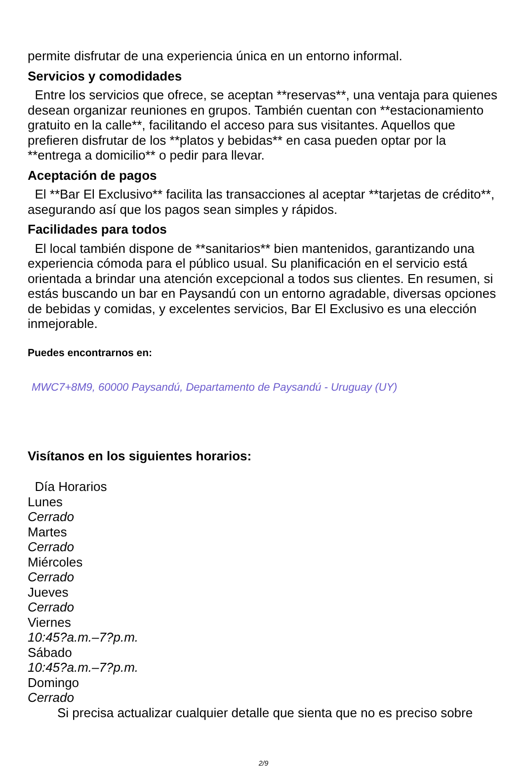permite disfrutar de una experiencia única en un entorno informal.
Servicios y comodidades
Entre los servicios que ofrece, se aceptan **reservas**, una ventaja para quienes desean organizar reuniones en grupos. También cuentan con **estacionamiento gratuito en la calle**, facilitando el acceso para sus visitantes. Aquellos que prefieren disfrutar de los **platos y bebidas** en casa pueden optar por la **entrega a domicilio** o pedir para llevar.
Aceptación de pagos
El **Bar El Exclusivo** facilita las transacciones al aceptar **tarjetas de crédito**, asegurando así que los pagos sean simples y rápidos.
Facilidades para todos
El local también dispone de **sanitarios** bien mantenidos, garantizando una experiencia cómoda para el público usual. Su planificación en el servicio está orientada a brindar una atención excepcional a todos sus clientes. En resumen, si estás buscando un bar en Paysandú con un entorno agradable, diversas opciones de bebidas y comidas, y excelentes servicios, Bar El Exclusivo es una elección inmejorable.
Puedes encontrarnos en:
MWC7+8M9, 60000 Paysandú, Departamento de Paysandú - Uruguay (UY)
Visítanos en los siguientes horarios:
Día Horarios
Lunes
Cerrado
Martes
Cerrado
Miércoles
Cerrado
Jueves
Cerrado
Viernes
10:45?a.m.–7?p.m.
Sábado
10:45?a.m.–7?p.m.
Domingo
Cerrado
Si precisa actualizar cualquier detalle que sienta que no es preciso sobre
2/9